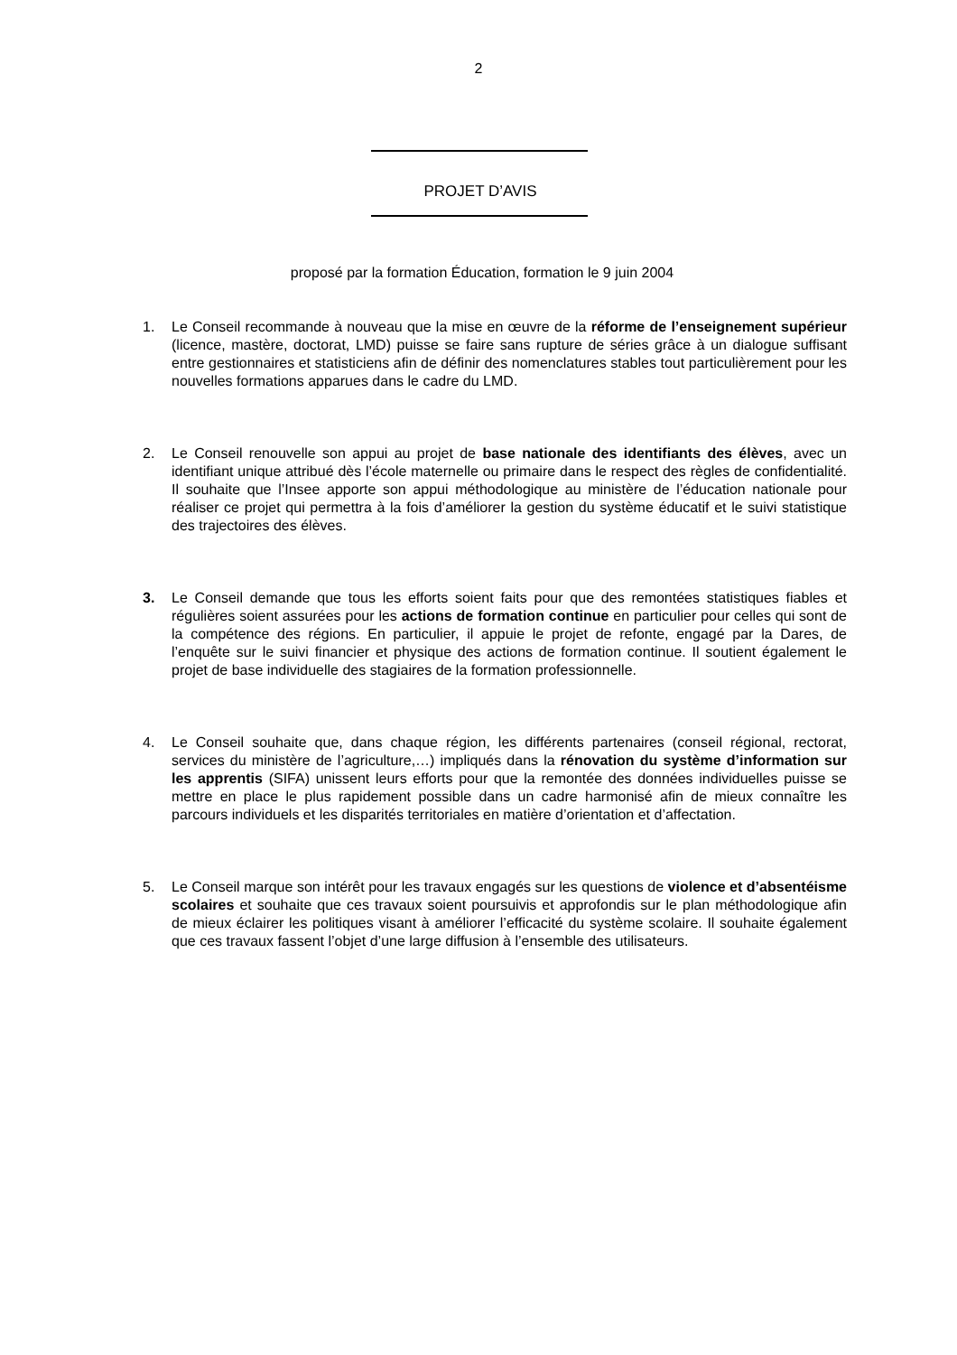2
PROJET D’AVIS
proposé par la formation Éducation, formation le 9 juin 2004
1. Le Conseil recommande à nouveau que la mise en œuvre de la réforme de l’enseignement supérieur (licence, mastère, doctorat, LMD) puisse se faire sans rupture de séries grâce à un dialogue suffisant entre gestionnaires et statisticiens afin de définir des nomenclatures stables tout particulièrement pour les nouvelles formations apparues dans le cadre du LMD.
2. Le Conseil renouvelle son appui au projet de base nationale des identifiants des élèves, avec un identifiant unique attribué dès l’école maternelle ou primaire dans le respect des règles de confidentialité. Il souhaite que l’Insee apporte son appui méthodologique au ministère de l’éducation nationale pour réaliser ce projet qui permettra à la fois d’améliorer la gestion du système éducatif et le suivi statistique des trajectoires des élèves.
3. Le Conseil demande que tous les efforts soient faits pour que des remontées statistiques fiables et régulières soient assurées pour les actions de formation continue en particulier pour celles qui sont de la compétence des régions. En particulier, il appuie le projet de refonte, engagé par la Dares, de l’enquête sur le suivi financier et physique des actions de formation continue. Il soutient également le projet de base individuelle des stagiaires de la formation professionnelle.
4. Le Conseil souhaite que, dans chaque région, les différents partenaires (conseil régional, rectorat, services du ministère de l’agriculture,…) impliqués dans la rénovation du système d’information sur les apprentis (SIFA) unissent leurs efforts pour que la remontée des données individuelles puisse se mettre en place le plus rapidement possible dans un cadre harmonisé afin de mieux connaître les parcours individuels et les disparités territoriales en matière d’orientation et d’affectation.
5. Le Conseil marque son intérêt pour les travaux engagés sur les questions de violence et d’absentéisme scolaires et souhaite que ces travaux soient poursuivis et approfondis sur le plan méthodologique afin de mieux éclairer les politiques visant à améliorer l’efficacité du système scolaire. Il souhaite également que ces travaux fassent l’objet d’une large diffusion à l’ensemble des utilisateurs.